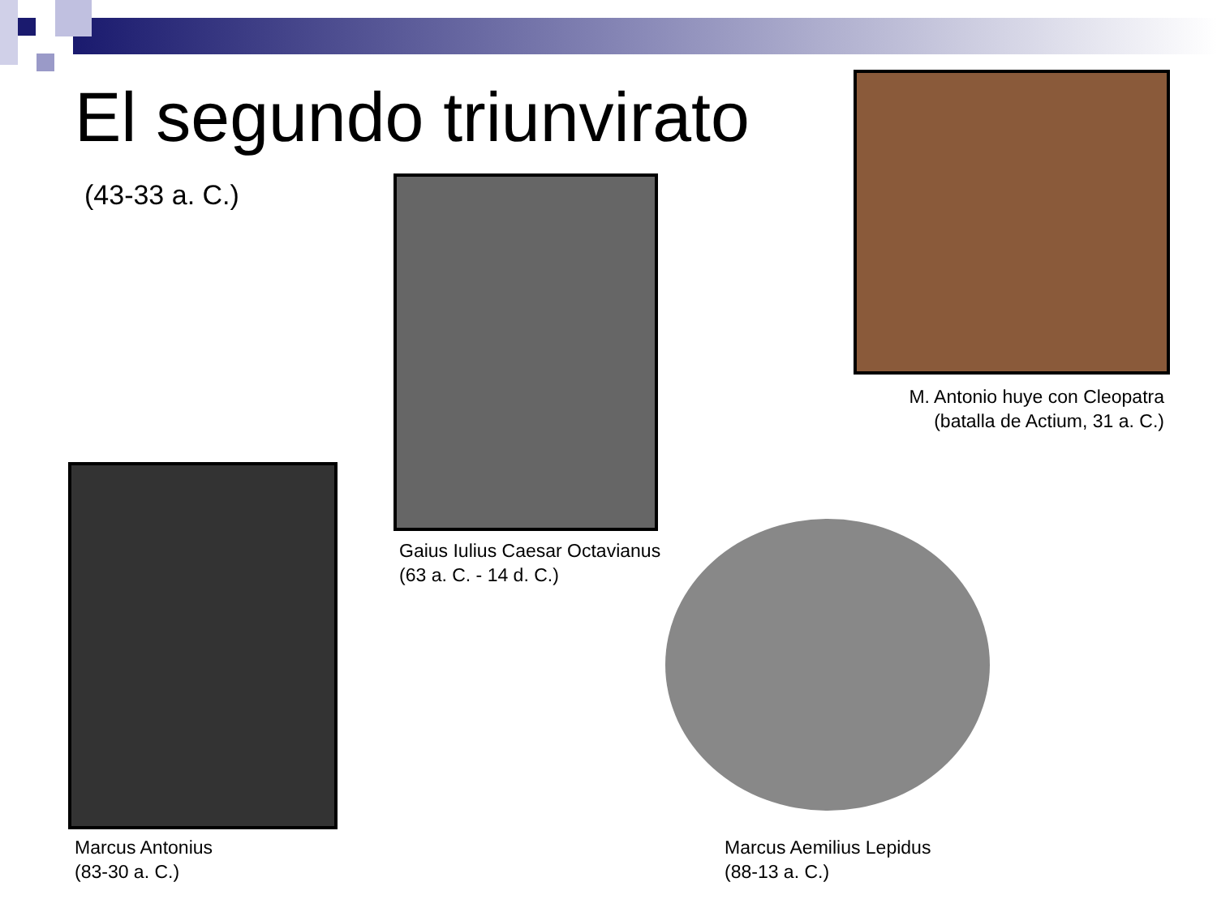El segundo triunvirato
(43-33 a. C.)
M. Antonio huye con Cleopatra
(batalla de Actium, 31 a. C.)
Gaius Iulius Caesar Octavianus
(63 a. C. - 14 d. C.)
Marcus Antonius
(83-30 a. C.)
Marcus Aemilius Lepidus
(88-13 a. C.)